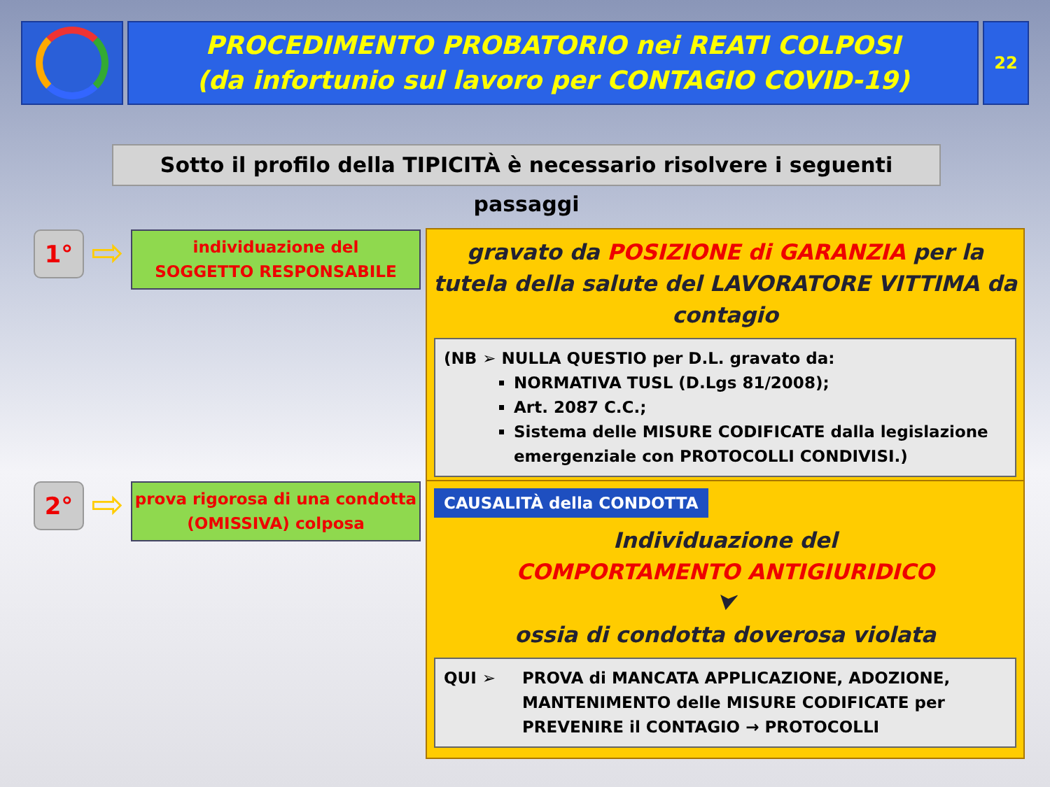PROCEDIMENTO PROBATORIO nei REATI COLPOSI
(da infortunio sul lavoro per CONTAGIO COVID-19)
22
Sotto il profilo della TIPICITÀ è necessario risolvere i seguenti passaggi
1°
⇨
individuazione del
SOGGETTO RESPONSABILE
gravato da POSIZIONE di GARANZIA per la tutela della salute del LAVORATORE VITTIMA da contagio
(NB ➢ NULLA QUESTIO per D.L. gravato da:
NORMATIVA TUSL (D.Lgs 81/2008);
Art. 2087 C.C.;
Sistema delle MISURE CODIFICATE dalla legislazione emergenziale con PROTOCOLLI CONDIVISI.)
2°
⇨
prova rigorosa di una condotta
(OMISSIVA) colposa
CAUSALITÀ della CONDOTTA
Individuazione del
COMPORTAMENTO ANTIGIURIDICO
⮟
ossia di condotta doverosa violata
QUI ➢ PROVA di MANCATA APPLICAZIONE, ADOZIONE, MANTENIMENTO delle MISURE CODIFICATE per PREVENIRE il CONTAGIO → PROTOCOLLI